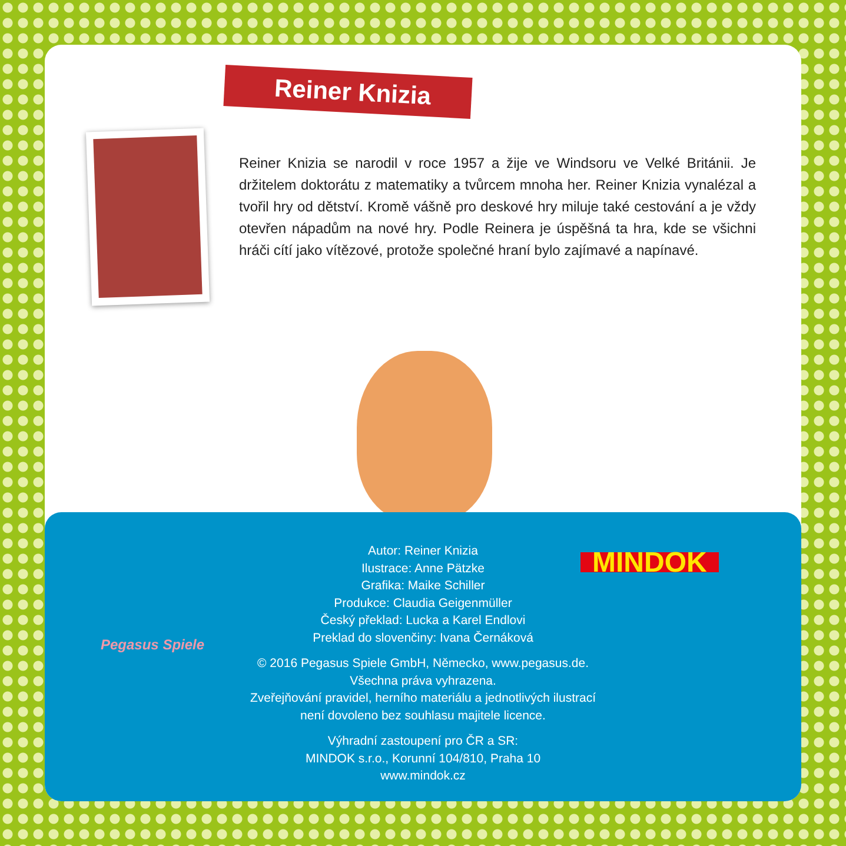Reiner Knizia
Reiner Knizia se narodil v roce 1957 a žije ve Windsoru ve Velké Británii. Je držitelem doktorátu z matematiky a tvůrcem mnoha her. Reiner Knizia vynalézal a tvořil hry od dětství. Kromě vášně pro deskové hry miluje také cestování a je vždy otevřen nápadům na nové hry. Podle Reinera je úspěšná ta hra, kde se všichni hráči cítí jako vítězové, protože společné hraní bylo zajímavé a napínavé.
Pegasus Spiele
MINDOK
Autor: Reiner Knizia
Ilustrace: Anne Pätzke
Grafika: Maike Schiller
Produkce: Claudia Geigenmüller
Český překlad: Lucka a Karel Endlovi
Preklad do slovenčiny: Ivana Černáková
© 2016 Pegasus Spiele GmbH, Německo, www.pegasus.de.
Všechna práva vyhrazena.
Zveřejňování pravidel, herního materiálu a jednotlivých ilustrací
není dovoleno bez souhlasu majitele licence.
Výhradní zastoupení pro ČR a SR:
MINDOK s.r.o., Korunní 104/810, Praha 10
www.mindok.cz